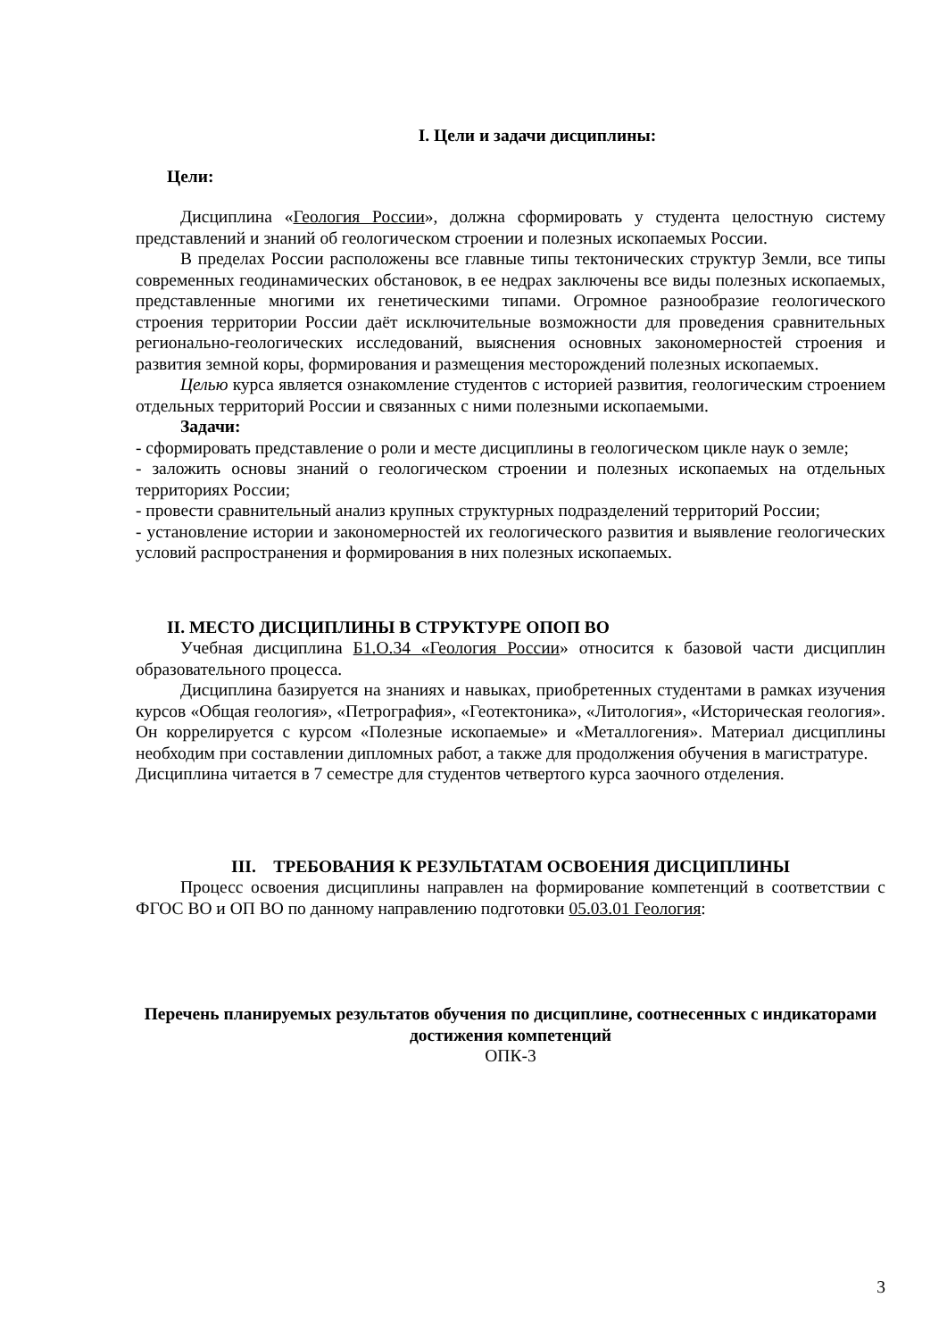I. Цели и задачи дисциплины:
Цели:
Дисциплина «Геология России», должна сформировать у студента целостную систему представлений и знаний об геологическом строении и полезных ископаемых России.
В пределах России расположены все главные типы тектонических структур Земли, все типы современных геодинамических обстановок, в ее недрах заключены все виды полезных ископаемых, представленные многими их генетическими типами. Огромное разнообразие геологического строения территории России даёт исключительные возможности для проведения сравнительных регионально-геологических исследований, выяснения основных закономерностей строения и развития земной коры, формирования и размещения месторождений полезных ископаемых.
Целью курса является ознакомление студентов с историей развития, геологическим строением отдельных территорий России и связанных с ними полезными ископаемыми.
Задачи:
- сформировать представление о роли и месте дисциплины в геологическом цикле наук о земле;
- заложить основы знаний о геологическом строении и полезных ископаемых на отдельных территориях России;
- провести сравнительный анализ крупных структурных подразделений территорий России;
- установление истории и закономерностей их геологического развития и выявление геологических условий распространения и формирования в них полезных ископаемых.
II. МЕСТО ДИСЦИПЛИНЫ В СТРУКТУРЕ ОПОП ВО
Учебная дисциплина Б1.О.34 «Геология России» относится к базовой части дисциплин образовательного процесса.
Дисциплина базируется на знаниях и навыках, приобретенных студентами в рамках изучения курсов «Общая геология», «Петрография», «Геотектоника», «Литология», «Историческая геология». Он коррелируется с курсом «Полезные ископаемые» и «Металлогения». Материал дисциплины необходим при составлении дипломных работ, а также для продолжения обучения в магистратуре.
Дисциплина читается в 7 семестре для студентов четвертого курса заочного отделения.
III. ТРЕБОВАНИЯ К РЕЗУЛЬТАТАМ ОСВОЕНИЯ ДИСЦИПЛИНЫ
Процесс освоения дисциплины направлен на формирование компетенций в соответствии с ФГОС ВО и ОП ВО по данному направлению подготовки 05.03.01 Геология:
Перечень планируемых результатов обучения по дисциплине, соотнесенных с индикаторами достижения компетенций
ОПК-3
3